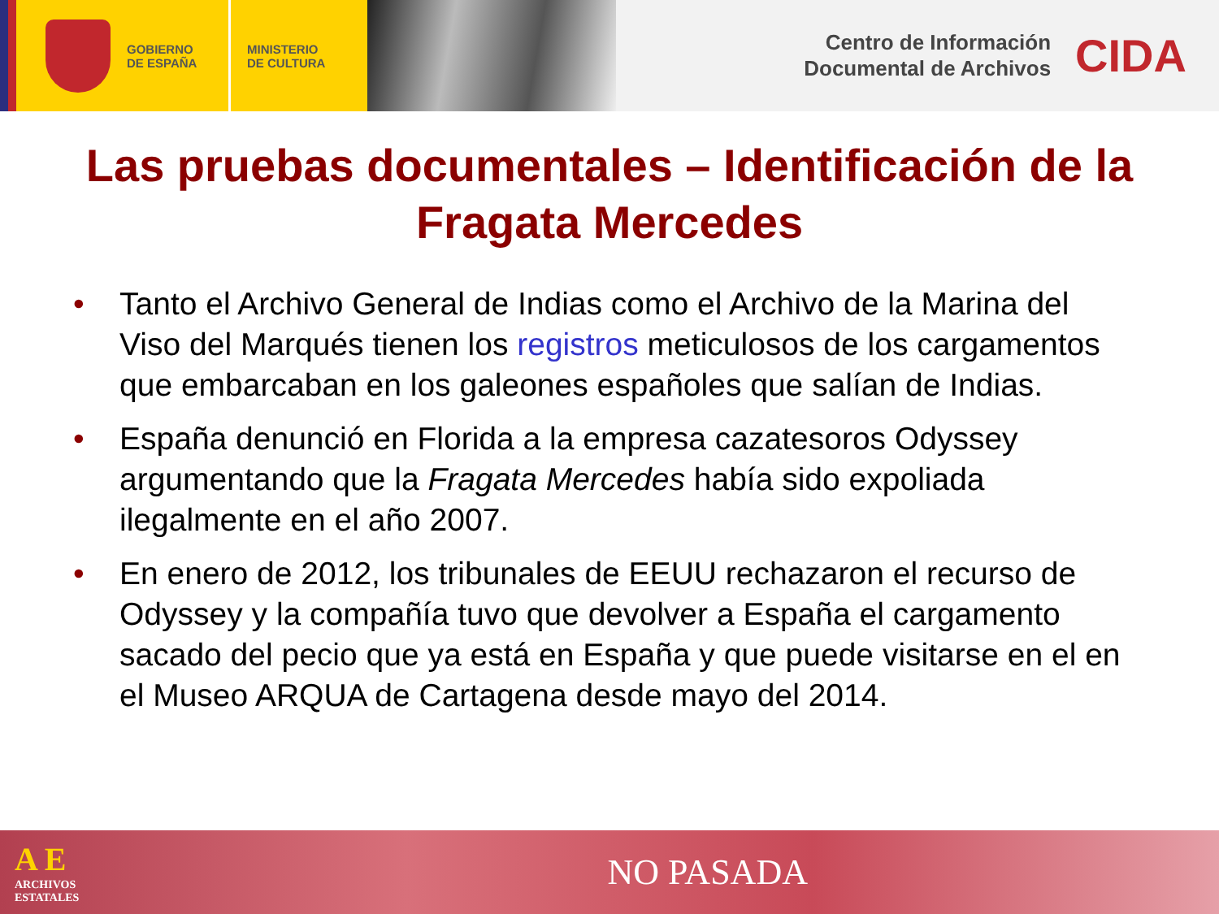GOBIERNO
DE ESPAÑA
MINISTERIO
DE CULTURA
Centro de Información
Documental de Archivos
CIDA
Las pruebas documentales – Identificación de la Fragata Mercedes
• Tanto el Archivo General de Indias como el Archivo de la Marina del Viso del Marqués tienen los registros meticulosos de los cargamentos que embarcaban en los galeones españoles que salían de Indias.
• España denunció en Florida a la empresa cazatesoros Odyssey argumentando que la Fragata Mercedes había sido expoliada ilegalmente en el año 2007.
• En enero de 2012, los tribunales de EEUU rechazaron el recurso de Odyssey y la compañía tuvo que devolver a España el cargamento sacado del pecio que ya está en España y que puede visitarse en el en el Museo ARQUA de Cartagena desde mayo del 2014.
A E
ARCHIVOS
ESTATALES
NO PASADA